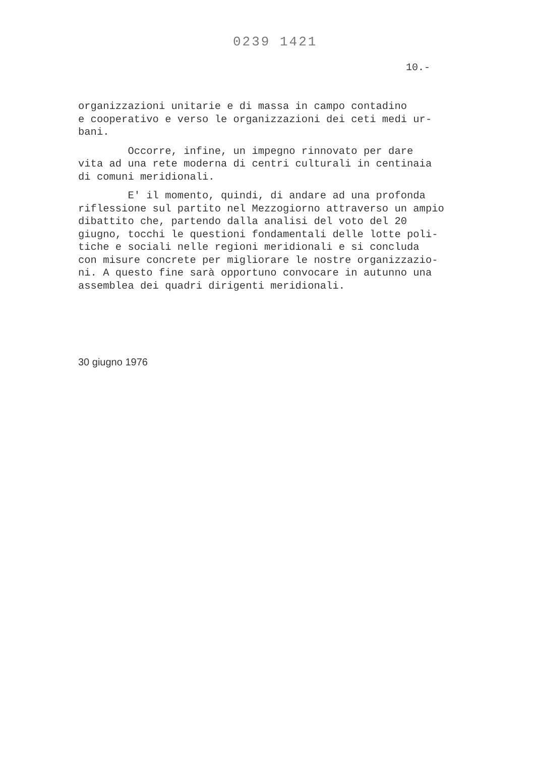0239 1421
10.-
organizzazioni unitarie e di massa in campo contadino e cooperativo e verso le organizzazioni dei ceti medi ur- bani.
Occorre, infine, un impegno rinnovato per dare vita ad una rete moderna di centri culturali in centinaia di comuni meridionali.
E' il momento, quindi, di andare ad una profonda riflessione sul partito nel Mezzogiorno attraverso un ampio dibattito che, partendo dalla analisi del voto del 20 giugno, tocchi le questioni fondamentali delle lotte poli- tiche e sociali nelle regioni meridionali e si concluda con misure concrete per migliorare le nostre organizzazio- ni. A questo fine sarà opportuno convocare in autunno una assemblea dei quadri dirigenti meridionali.
30 giugno 1976